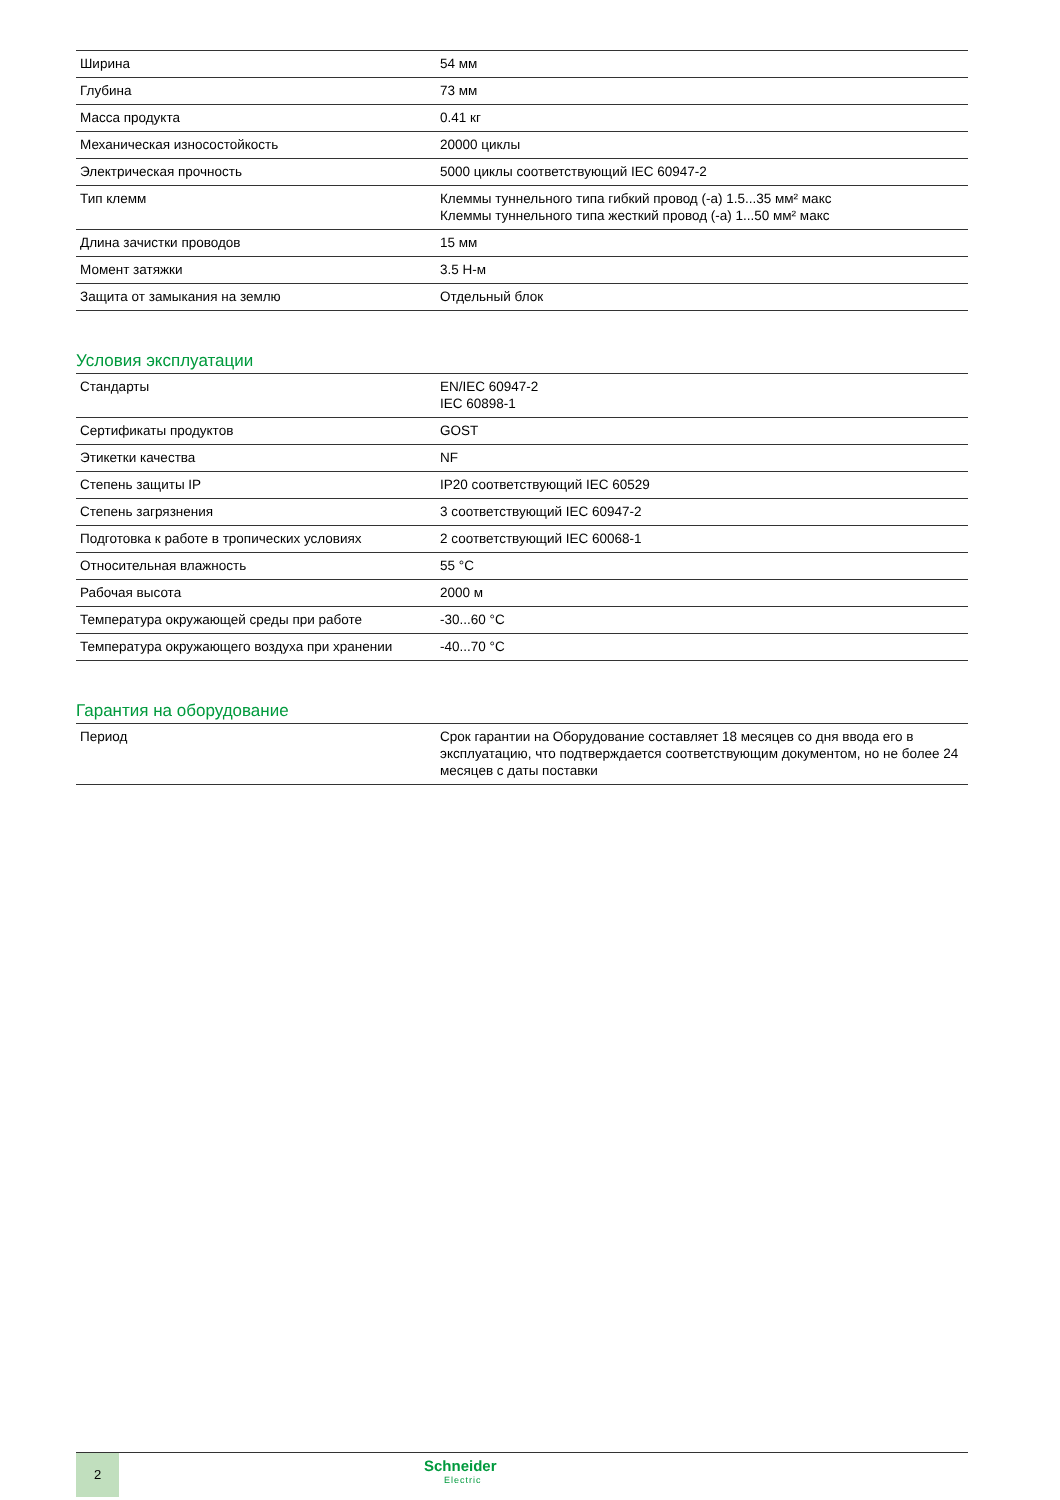| Ширина | 54 мм |
| Глубина | 73 мм |
| Масса продукта | 0.41 кг |
| Механическая износостойкость | 20000 циклы |
| Электрическая прочность | 5000 циклы соответствующий IEC 60947-2 |
| Тип клемм | Клеммы туннельного типа гибкий провод (-а) 1.5...35 мм² макс Клеммы туннельного типа жесткий провод (-а) 1...50 мм² макс |
| Длина зачистки проводов | 15 мм |
| Момент затяжки | 3.5 Н-м |
| Защита от замыкания на землю | Отдельный блок |
Условия эксплуатации
| Стандарты | EN/IEC 60947-2 IEC 60898-1 |
| Сертификаты продуктов | GOST |
| Этикетки качества | NF |
| Степень защиты IP | IP20 соответствующий IEC 60529 |
| Степень загрязнения | 3 соответствующий IEC 60947-2 |
| Подготовка к работе в тропических условиях | 2 соответствующий IEC 60068-1 |
| Относительная влажность | 55 °C |
| Рабочая высота | 2000 м |
| Температура окружающей среды при работе | -30...60 °C |
| Температура окружающего воздуха при хранении | -40...70 °C |
Гарантия на оборудование
| Период | Срок гарантии на Оборудование составляет 18 месяцев со дня ввода его в эксплуатацию, что подтверждается соответствующим документом, но не более 24 месяцев с даты поставки |
2
Schneider
Electric